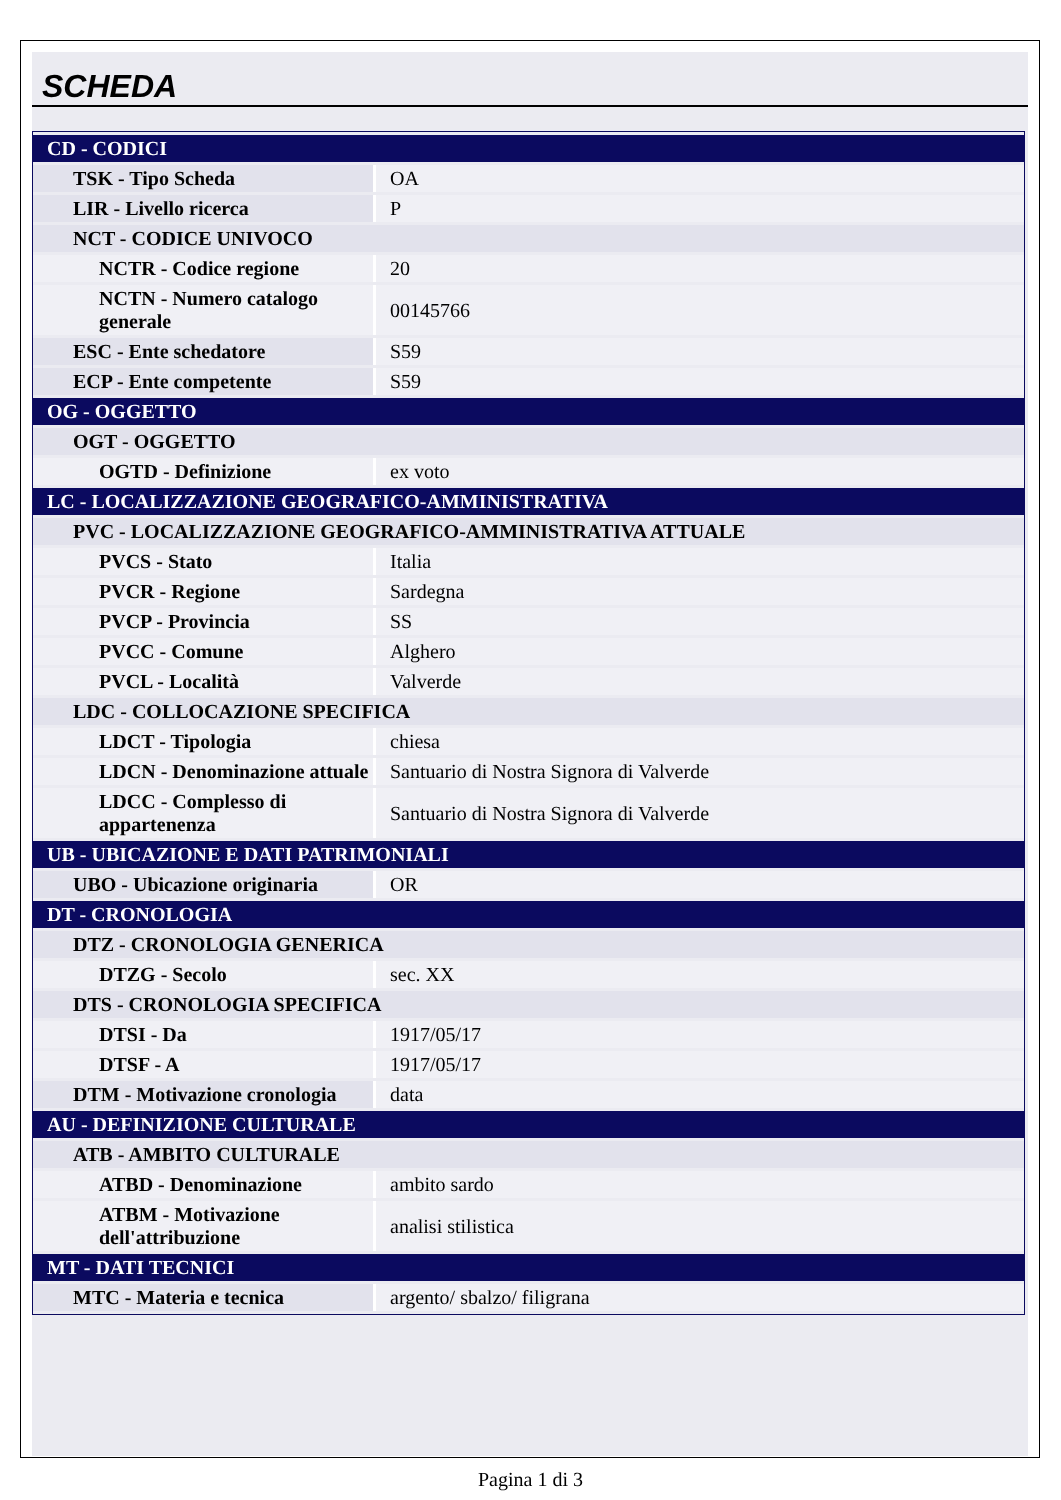SCHEDA
| CD - CODICI | |
| TSK - Tipo Scheda | OA |
| LIR - Livello ricerca | P |
| NCT - CODICE UNIVOCO | |
| NCTR - Codice regione | 20 |
| NCTN - Numero catalogo generale | 00145766 |
| ESC - Ente schedatore | S59 |
| ECP - Ente competente | S59 |
| OG - OGGETTO | |
| OGT - OGGETTO | |
| OGTD - Definizione | ex voto |
| LC - LOCALIZZAZIONE GEOGRAFICO-AMMINISTRATIVA | |
| PVC - LOCALIZZAZIONE GEOGRAFICO-AMMINISTRATIVA ATTUALE | |
| PVCS - Stato | Italia |
| PVCR - Regione | Sardegna |
| PVCP - Provincia | SS |
| PVCC - Comune | Alghero |
| PVCL - Località | Valverde |
| LDC - COLLOCAZIONE SPECIFICA | |
| LDCT - Tipologia | chiesa |
| LDCN - Denominazione attuale | Santuario di Nostra Signora di Valverde |
| LDCC - Complesso di appartenenza | Santuario di Nostra Signora di Valverde |
| UB - UBICAZIONE E DATI PATRIMONIALI | |
| UBO - Ubicazione originaria | OR |
| DT - CRONOLOGIA | |
| DTZ - CRONOLOGIA GENERICA | |
| DTZG - Secolo | sec. XX |
| DTS - CRONOLOGIA SPECIFICA | |
| DTSI - Da | 1917/05/17 |
| DTSF - A | 1917/05/17 |
| DTM - Motivazione cronologia | data |
| AU - DEFINIZIONE CULTURALE | |
| ATB - AMBITO CULTURALE | |
| ATBD - Denominazione | ambito sardo |
| ATBM - Motivazione dell'attribuzione | analisi stilistica |
| MT - DATI TECNICI | |
| MTC - Materia e tecnica | argento/ sbalzo/ filigrana |
Pagina 1 di 3